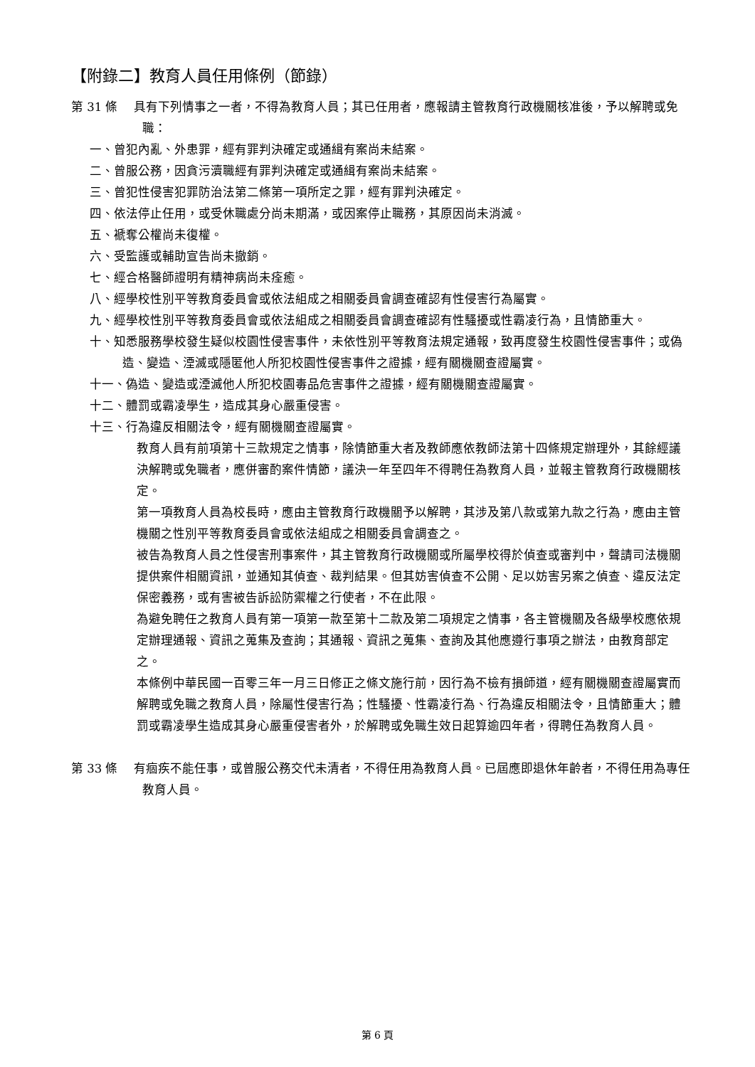【附錄二】教育人員任用條例（節錄）
第 31 條　 具有下列情事之一者，不得為教育人員；其已任用者，應報請主管教育行政機關核准後，予以解聘或免職：
一、曾犯內亂、外患罪，經有罪判決確定或通緝有案尚未結案。
二、曾服公務，因貪污瀆職經有罪判決確定或通緝有案尚未結案。
三、曾犯性侵害犯罪防治法第二條第一項所定之罪，經有罪判決確定。
四、依法停止任用，或受休職處分尚未期滿，或因案停止職務，其原因尚未消滅。
五、褫奪公權尚未復權。
六、受監護或輔助宣告尚未撤銷。
七、經合格醫師證明有精神病尚未痊癒。
八、經學校性別平等教育委員會或依法組成之相關委員會調查確認有性侵害行為屬實。
九、經學校性別平等教育委員會或依法組成之相關委員會調查確認有性騷擾或性霸凌行為，且情節重大。
十、知悉服務學校發生疑似校園性侵害事件，未依性別平等教育法規定通報，致再度發生校園性侵害事件；或偽造、變造、湮滅或隱匿他人所犯校園性侵害事件之證據，經有關機關查證屬實。
十一、偽造、變造或湮滅他人所犯校園毒品危害事件之證據，經有關機關查證屬實。
十二、體罰或霸凌學生，造成其身心嚴重侵害。
十三、行為違反相關法令，經有關機關查證屬實。
教育人員有前項第十三款規定之情事，除情節重大者及教師應依教師法第十四條規定辦理外，其餘經議決解聘或免職者，應併審酌案件情節，議決一年至四年不得聘任為教育人員，並報主管教育行政機關核定。
第一項教育人員為校長時，應由主管教育行政機關予以解聘，其涉及第八款或第九款之行為，應由主管機關之性別平等教育委員會或依法組成之相關委員會調查之。
被告為教育人員之性侵害刑事案件，其主管教育行政機關或所屬學校得於偵查或審判中，聲請司法機關提供案件相關資訊，並通知其偵查、裁判結果。但其妨害偵查不公開、足以妨害另案之偵查、違反法定保密義務，或有害被告訴訟防禦權之行使者，不在此限。
為避免聘任之教育人員有第一項第一款至第十二款及第二項規定之情事，各主管機關及各級學校應依規定辦理通報、資訊之蒐集及查詢；其通報、資訊之蒐集、查詢及其他應遵行事項之辦法，由教育部定之。
本條例中華民國一百零三年一月三日修正之條文施行前，因行為不檢有損師道，經有關機關查證屬實而解聘或免職之教育人員，除屬性侵害行為；性騷擾、性霸凌行為、行為違反相關法令，且情節重大；體罰或霸凌學生造成其身心嚴重侵害者外，於解聘或免職生效日起算逾四年者，得聘任為教育人員。
第 33 條　 有痼疾不能任事，或曾服公務交代未清者，不得任用為教育人員。已屆應即退休年齡者，不得任用為專任教育人員。
第 6 頁